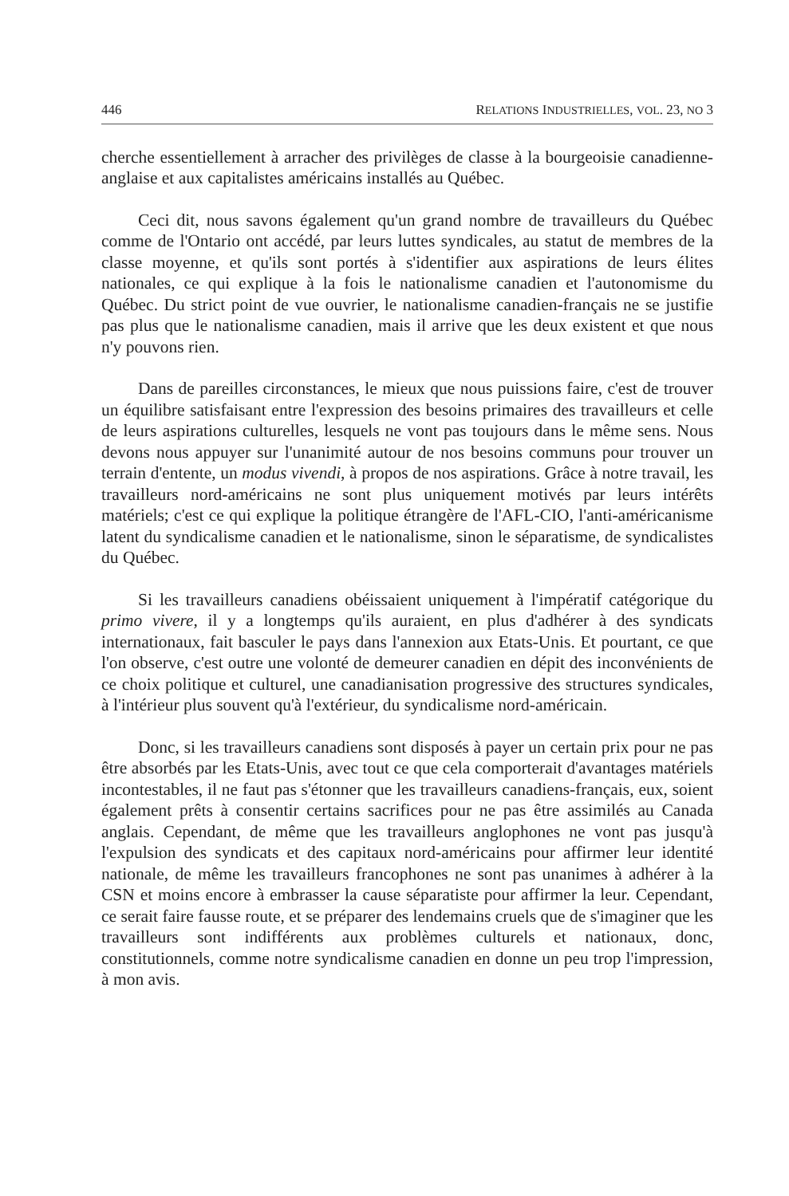446 RELATIONS INDUSTRIELLES, VOL. 23, NO 3
cherche essentiellement à arracher des privilèges de classe à la bourgeoisie canadienne-anglaise et aux capitalistes américains installés au Québec.
Ceci dit, nous savons également qu'un grand nombre de travailleurs du Québec comme de l'Ontario ont accédé, par leurs luttes syndicales, au statut de membres de la classe moyenne, et qu'ils sont portés à s'identifier aux aspirations de leurs élites nationales, ce qui explique à la fois le nationalisme canadien et l'autonomisme du Québec. Du strict point de vue ouvrier, le nationalisme canadien-français ne se justifie pas plus que le nationalisme canadien, mais il arrive que les deux existent et que nous n'y pouvons rien.
Dans de pareilles circonstances, le mieux que nous puissions faire, c'est de trouver un équilibre satisfaisant entre l'expression des besoins primaires des travailleurs et celle de leurs aspirations culturelles, lesquels ne vont pas toujours dans le même sens. Nous devons nous appuyer sur l'unanimité autour de nos besoins communs pour trouver un terrain d'entente, un modus vivendi, à propos de nos aspirations. Grâce à notre travail, les travailleurs nord-américains ne sont plus uniquement motivés par leurs intérêts matériels; c'est ce qui explique la politique étrangère de l'AFL-CIO, l'anti-américanisme latent du syndicalisme canadien et le nationalisme, sinon le séparatisme, de syndicalistes du Québec.
Si les travailleurs canadiens obéissaient uniquement à l'impératif catégorique du primo vivere, il y a longtemps qu'ils auraient, en plus d'adhérer à des syndicats internationaux, fait basculer le pays dans l'annexion aux Etats-Unis. Et pourtant, ce que l'on observe, c'est outre une volonté de demeurer canadien en dépit des inconvénients de ce choix politique et culturel, une canadianisation progressive des structures syndicales, à l'intérieur plus souvent qu'à l'extérieur, du syndicalisme nord-américain.
Donc, si les travailleurs canadiens sont disposés à payer un certain prix pour ne pas être absorbés par les Etats-Unis, avec tout ce que cela comporterait d'avantages matériels incontestables, il ne faut pas s'étonner que les travailleurs canadiens-français, eux, soient également prêts à consentir certains sacrifices pour ne pas être assimilés au Canada anglais. Cependant, de même que les travailleurs anglophones ne vont pas jusqu'à l'expulsion des syndicats et des capitaux nord-américains pour affirmer leur identité nationale, de même les travailleurs francophones ne sont pas unanimes à adhérer à la CSN et moins encore à embrasser la cause séparatiste pour affirmer la leur. Cependant, ce serait faire fausse route, et se préparer des lendemains cruels que de s'imaginer que les travailleurs sont indifférents aux problèmes culturels et nationaux, donc, constitutionnels, comme notre syndicalisme canadien en donne un peu trop l'impression, à mon avis.